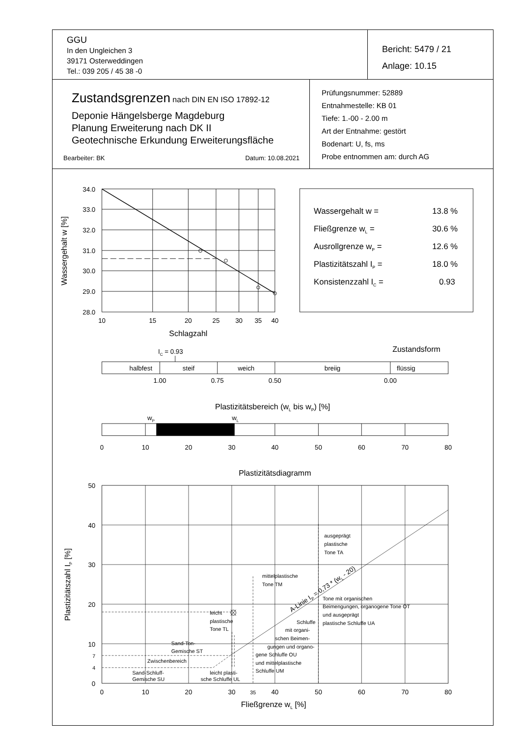GGU
In den Ungleichen 3
39171 Osterweddingen
Tel.: 039 205 / 45 38 -0
Bericht: 5479 / 21
Anlage: 10.15
Zustandsgrenzen nach DIN EN ISO 17892-12
Deponie Hängelsberge Magdeburg
Planung Erweiterung nach DK II
Geotechnische Erkundung Erweiterungsfläche
Bearbeiter: BK Datum: 10.08.2021
Prüfungsnummer: 52889
Entnahmestelle: KB 01
Tiefe: 1.-00 - 2.00 m
Art der Entnahme: gestört
Bodenart: U, fs, ms
Probe entnommen am: durch AG
34.0
33.0
32.0
31.0
30.0
29.0
28.0
10
15
20
25
30
35
40
Schlagzahl
Wassergehalt w [%]
Wassergehalt w =
13.8 %
Fließgrenze wL =
30.6 %
Ausrollgrenze wP =
12.6 %
Plastizitätszahl IP =
18.0 %
Konsistenzzahl IC =
0.93
IC = 0.93
Zustandsform
halbfest
steif
weich
breiig
flüssig
1.00
0.75
0.50
0.00
Plastizitätsbereich (wL bis wP) [%]
wP
wL
0
10
20
30
40
50
60
70
80
Plastizitätsdiagramm
0
10
20
30
35
40
50
60
70
80
Fließgrenze wL [%]
50
40
30
20
10
7
4
0
Plastizitätszahl IP [%]
ausgeprägt
plastische
Tone TA
mittelplastische
Tone TM
Tone mit organischen
Beimengungen, organogene Tone OT
und ausgeprägt
plastische Schluffe UA
leicht
plastische
Tone TL
Schluffe
mit organi-
schen Beimen-
gungen und organo-
gene Schluffe OU
und mittelplastische
Schluffe UM
Sand-Ton-
Gemische ST
Zwischenbereich
Sand-Schluff-
Gemische SU
leicht plasti-
sche Schluffe UL
A-Linie IP = 0,73 * (wL - 20)